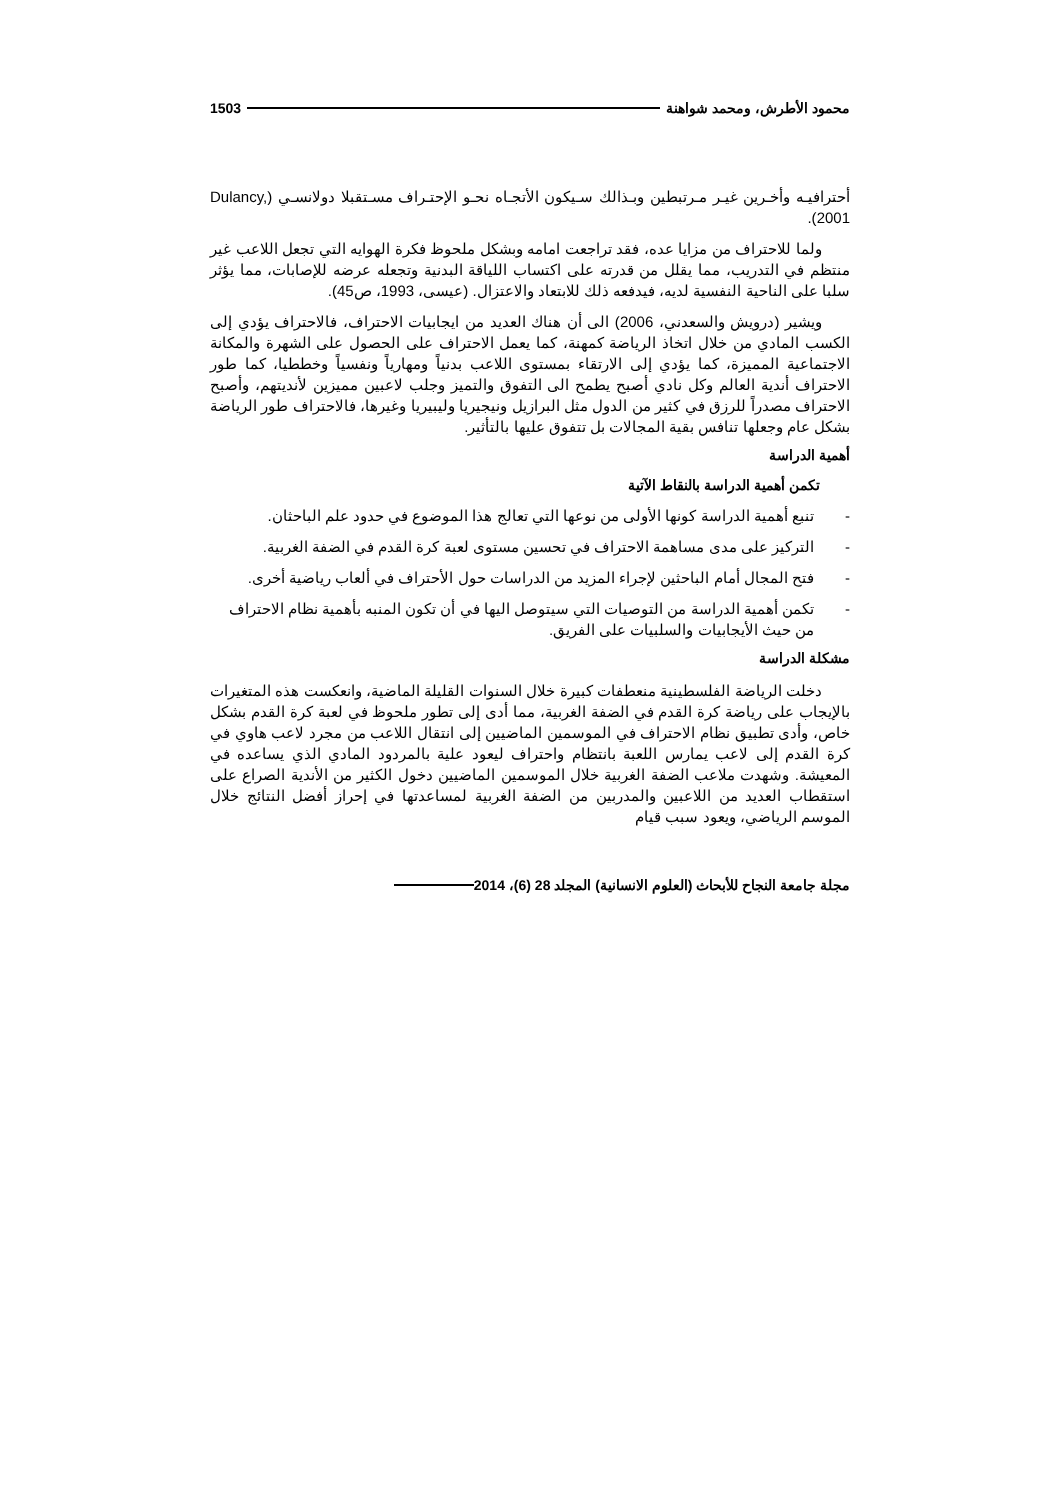محمود الأطرش، ومحمد شواهنة 1503
أحترافيـه وأخـرين غيـر مـرتبطين وبـذالك سـيكون الأتجـاه نحـو الإحتـراف مسـتقبلا دولانسـي (Dulancy, 2001).
ولما للاحتراف من مزايا عده، فقد تراجعت امامه وبشكل ملحوظ فكرة الهوايه التي تجعل اللاعب غير منتظم في التدريب، مما يقلل من قدرته على اكتساب اللياقة البدنية وتجعله عرضه للإصابات، مما يؤثر سلبا على الناحية النفسية لديه، فيدفعه ذلك للابتعاد والاعتزال. (عيسى، 1993، ص45).
ويشير (درويش والسعدني، 2006) الى أن هناك العديد من ايجابيات الاحتراف، فالاحتراف يؤدي إلى الكسب المادي من خلال اتخاذ الرياضة كمهنة، كما يعمل الاحتراف على الحصول على الشهرة والمكانة الاجتماعية المميزة، كما يؤدي إلى الارتقاء بمستوى اللاعب بدنياً ومهارياً ونفسياً وخططيا، كما طور الاحتراف أندية العالم وكل نادي أصبح يطمح الى التفوق والتميز وجلب لاعبين مميزين لأنديتهم، وأصبح الاحتراف مصدراً للرزق في كثير من الدول مثل البرازيل ونيجيريا وليبيريا وغيرها، فالاحتراف طور الرياضة بشكل عام وجعلها تنافس بقية المجالات بل تتفوق عليها بالتأثير.
أهمية الدراسة
تكمن أهمية الدراسة بالنقاط الآتية
- تنبع أهمية الدراسة كونها الأولى من نوعها التي تعالج هذا الموضوع في حدود علم الباحثان.
- التركيز على مدى مساهمة الاحتراف في تحسين مستوى لعبة كرة القدم في الضفة الغربية.
- فتح المجال أمام الباحثين لإجراء المزيد من الدراسات حول الأحتراف في ألعاب رياضية أخرى.
- تكمن أهمية الدراسة من التوصيات التي سيتوصل اليها في أن تكون المنبه بأهمية نظام الاحتراف من حيث الأيجابيات والسلبيات على الفريق.
مشكلة الدراسة
دخلت الرياضة الفلسطينية منعطفات كبيرة خلال السنوات القليلة الماضية، وانعكست هذه المتغيرات بالإيجاب على رياضة كرة القدم في الضفة الغربية، مما أدى إلى تطور ملحوظ في لعبة كرة القدم بشكل خاص، وأدى تطبيق نظام الاحتراف في الموسمين الماضيين إلى انتقال اللاعب من مجرد لاعب هاوي في كرة القدم إلى لاعب يمارس اللعبة بانتظام واحتراف ليعود علية بالمردود المادي الذي يساعده في المعيشة. وشهدت ملاعب الضفة الغربية خلال الموسمين الماضيين دخول الكثير من الأندية الصراع على استقطاب العديد من اللاعبين والمدربين من الضفة الغربية لمساعدتها في إحراز أفضل النتائج خلال الموسم الرياضي، ويعود سبب قيام
مجلة جامعة النجاح للأبحاث (العلوم الانسانية) المجلد 28 (6)، 2014